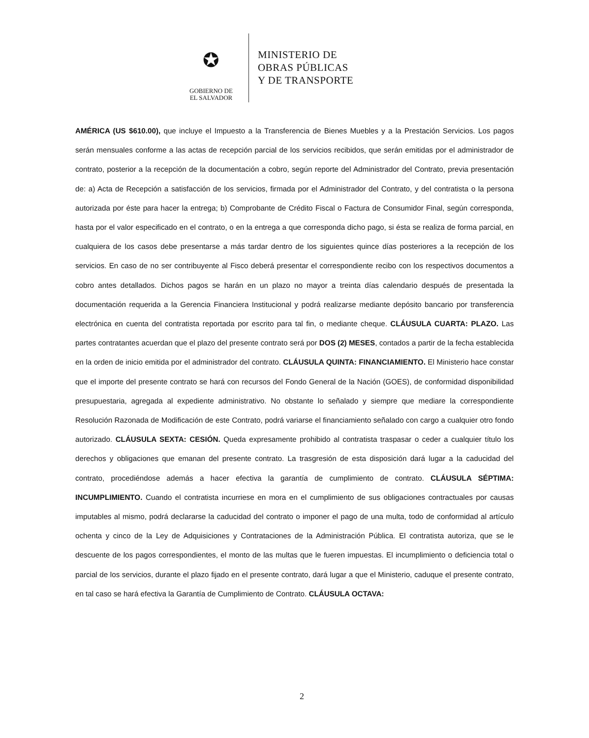✪
GOBIERNO DE
EL SALVADOR
MINISTERIO DE
OBRAS PÚBLICAS
Y DE TRANSPORTE
AMÉRICA (US $610.00), que incluye el Impuesto a la Transferencia de Bienes Muebles y a la Prestación Servicios. Los pagos serán mensuales conforme a las actas de recepción parcial de los servicios recibidos, que serán emitidas por el administrador de contrato, posterior a la recepción de la documentación a cobro, según reporte del Administrador del Contrato, previa presentación de: a) Acta de Recepción a satisfacción de los servicios, firmada por el Administrador del Contrato, y del contratista o la persona autorizada por éste para hacer la entrega; b) Comprobante de Crédito Fiscal o Factura de Consumidor Final, según corresponda, hasta por el valor especificado en el contrato, o en la entrega a que corresponda dicho pago, si ésta se realiza de forma parcial, en cualquiera de los casos debe presentarse a más tardar dentro de los siguientes quince días posteriores a la recepción de los servicios. En caso de no ser contribuyente al Fisco deberá presentar el correspondiente recibo con los respectivos documentos a cobro antes detallados. Dichos pagos se harán en un plazo no mayor a treinta días calendario después de presentada la documentación requerida a la Gerencia Financiera Institucional y podrá realizarse mediante depósito bancario por transferencia electrónica en cuenta del contratista reportada por escrito para tal fin, o mediante cheque. CLÁUSULA CUARTA: PLAZO. Las partes contratantes acuerdan que el plazo del presente contrato será por DOS (2) MESES, contados a partir de la fecha establecida en la orden de inicio emitida por el administrador del contrato. CLÁUSULA QUINTA: FINANCIAMIENTO. El Ministerio hace constar que el importe del presente contrato se hará con recursos del Fondo General de la Nación (GOES), de conformidad disponibilidad presupuestaria, agregada al expediente administrativo. No obstante lo señalado y siempre que mediare la correspondiente Resolución Razonada de Modificación de este Contrato, podrá variarse el financiamiento señalado con cargo a cualquier otro fondo autorizado. CLÁUSULA SEXTA: CESIÓN. Queda expresamente prohibido al contratista traspasar o ceder a cualquier título los derechos y obligaciones que emanan del presente contrato. La trasgresión de esta disposición dará lugar a la caducidad del contrato, procediéndose además a hacer efectiva la garantía de cumplimiento de contrato. CLÁUSULA SÉPTIMA: INCUMPLIMIENTO. Cuando el contratista incurriese en mora en el cumplimiento de sus obligaciones contractuales por causas imputables al mismo, podrá declararse la caducidad del contrato o imponer el pago de una multa, todo de conformidad al artículo ochenta y cinco de la Ley de Adquisiciones y Contrataciones de la Administración Pública. El contratista autoriza, que se le descuente de los pagos correspondientes, el monto de las multas que le fueren impuestas. El incumplimiento o deficiencia total o parcial de los servicios, durante el plazo fijado en el presente contrato, dará lugar a que el Ministerio, caduque el presente contrato, en tal caso se hará efectiva la Garantía de Cumplimiento de Contrato. CLÁUSULA OCTAVA:
2